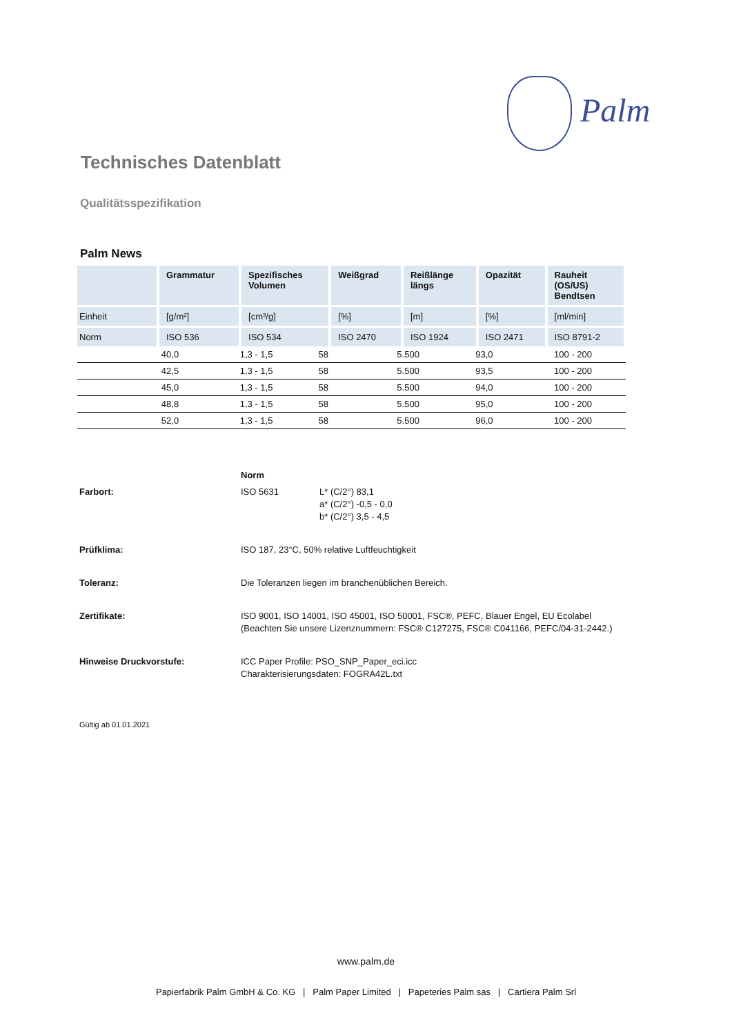Palm
Technisches Datenblatt
Qualitätsspezifikation
Palm News
| | Grammatur | Spezifisches Volumen | Weißgrad | Reißlänge längs | Opazität | Rauheit (OS/US) Bendtsen |
| --- | --- | --- | --- | --- | --- | --- |
| Einheit | [g/m²] | [cm³/g] | [%] | [m] | [%] | [ml/min] |
| Norm | ISO 536 | ISO 534 | ISO 2470 | ISO 1924 | ISO 2471 | ISO 8791-2 |
| | 40,0 | 1,3 - 1,5 | 58 | 5.500 | 93,0 | 100 - 200 |
| | 42,5 | 1,3 - 1,5 | 58 | 5.500 | 93,5 | 100 - 200 |
| | 45,0 | 1,3 - 1,5 | 58 | 5.500 | 94,0 | 100 - 200 |
| | 48,8 | 1,3 - 1,5 | 58 | 5.500 | 95,0 | 100 - 200 |
| | 52,0 | 1,3 - 1,5 | 58 | 5.500 | 96,0 | 100 - 200 |
| | Norm | |
| Farbort: | ISO 5631 | L* (C/2°) 83,1 a* (C/2°) -0,5 - 0,0 b* (C/2°) 3,5 - 4,5 |
| Prüfklima: | ISO 187, 23°C, 50% relative Luftfeuchtigkeit | |
| Toleranz: | Die Toleranzen liegen im branchenüblichen Bereich. | |
| Zertifikate: | ISO 9001, ISO 14001, ISO 45001, ISO 50001, FSC®, PEFC, Blauer Engel, EU Ecolabel (Beachten Sie unsere Lizenznummern: FSC® C127275, FSC® C041166, PEFC/04-31-2442.) | |
| Hinweise Druckvorstufe: | ICC Paper Profile: PSO_SNP_Paper_eci.icc Charakterisierungsdaten: FOGRA42L.txt | |
Gültig ab 01.01.2021
www.palm.de
Papierfabrik Palm GmbH & Co. KG | Palm Paper Limited | Papeteries Palm sas | Cartiera Palm Srl